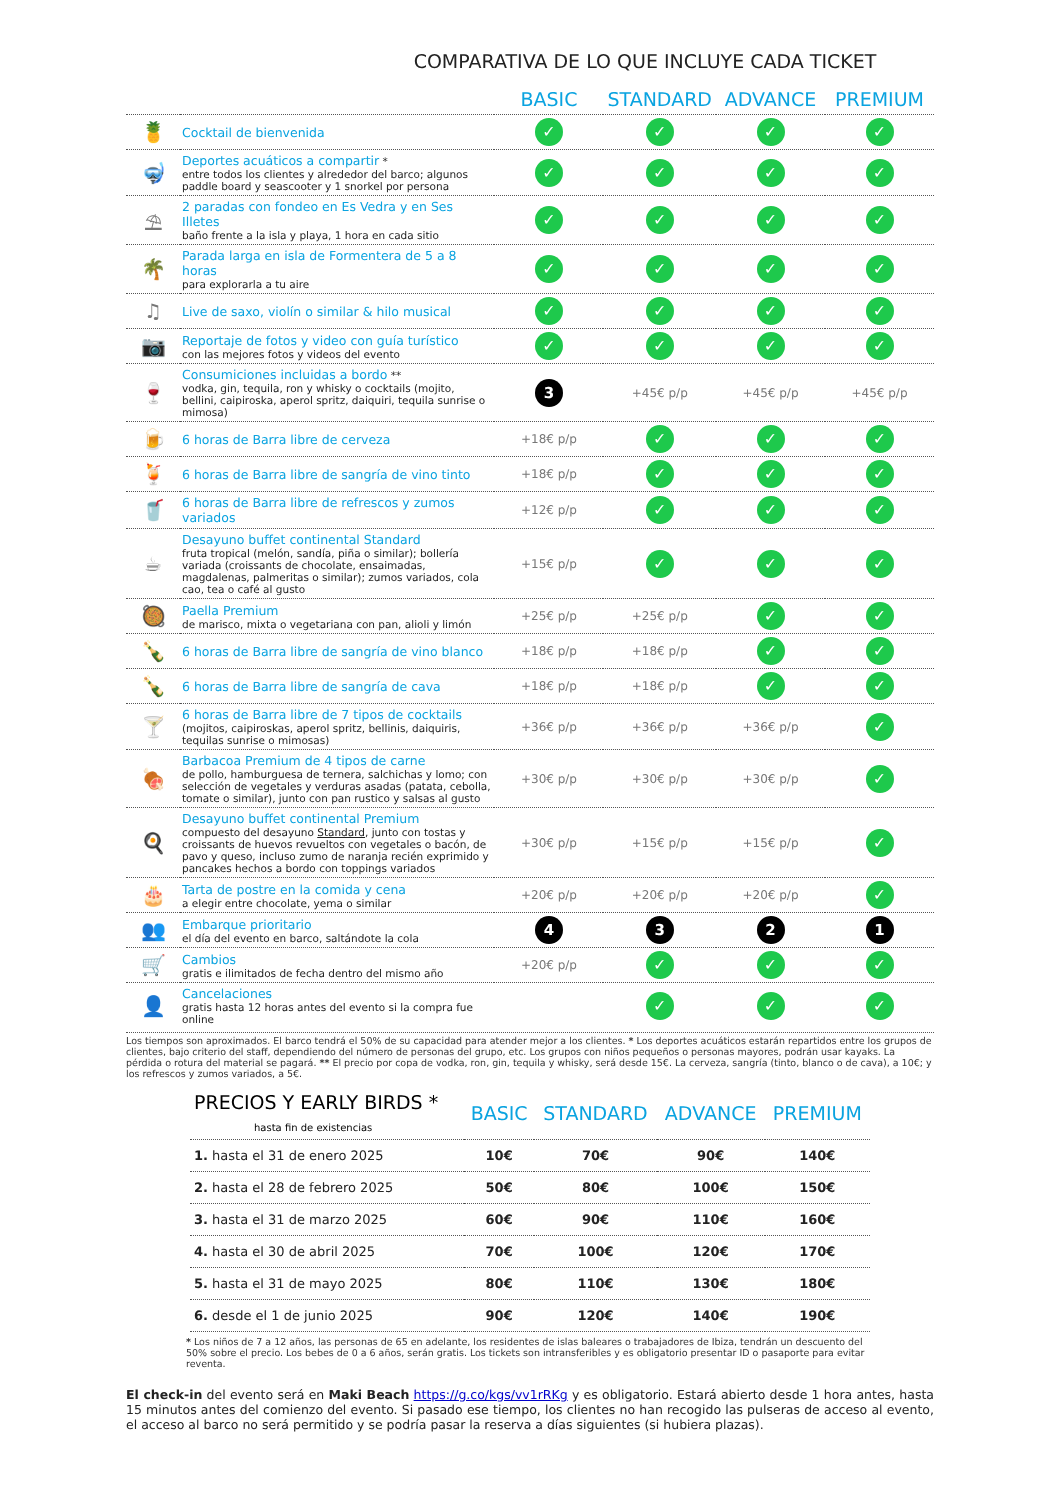COMPARATIVA DE LO QUE INCLUYE CADA TICKET
| | | BASIC | STANDARD | ADVANCE | PREMIUM |
| --- | --- | --- | --- | --- | --- |
| 🍍 | Cocktail de bienvenida | ✓ | ✓ | ✓ | ✓ |
| 🤿 | Deportes acuáticos a compartir * entre todos los clientes y alrededor del barco; algunos paddle board y seascooter y 1 snorkel por persona | ✓ | ✓ | ✓ | ✓ |
| ⛱ | 2 paradas con fondeo en Es Vedra y en Ses Illetes baño frente a la isla y playa, 1 hora en cada sitio | ✓ | ✓ | ✓ | ✓ |
| 🌴 | Parada larga en isla de Formentera de 5 a 8 horas para explorarla a tu aire | ✓ | ✓ | ✓ | ✓ |
| ♫ | Live de saxo, violín o similar & hilo musical | ✓ | ✓ | ✓ | ✓ |
| 📷 | Reportaje de fotos y video con guía turístico con las mejores fotos y videos del evento | ✓ | ✓ | ✓ | ✓ |
| 🍷 | Consumiciones incluidas a bordo ** vodka, gin, tequila, ron y whisky o cocktails (mojito, bellini, caipiroska, aperol spritz, daiquiri, tequila sunrise o mimosa) | 3 | +45€ p/p | +45€ p/p | +45€ p/p |
| 🍺 | 6 horas de Barra libre de cerveza | +18€ p/p | ✓ | ✓ | ✓ |
| 🍹 | 6 horas de Barra libre de sangría de vino tinto | +18€ p/p | ✓ | ✓ | ✓ |
| 🥤 | 6 horas de Barra libre de refrescos y zumos variados | +12€ p/p | ✓ | ✓ | ✓ |
| ☕ | Desayuno buffet continental Standard fruta tropical (melón, sandía, piña o similar); bollería variada (croissants de chocolate, ensaimadas, magdalenas, palmeritas o similar); zumos variados, cola cao, tea o café al gusto | +15€ p/p | ✓ | ✓ | ✓ |
| 🥘 | Paella Premium de marisco, mixta o vegetariana con pan, alioli y limón | +25€ p/p | +25€ p/p | ✓ | ✓ |
| 🍾 | 6 horas de Barra libre de sangría de vino blanco | +18€ p/p | +18€ p/p | ✓ | ✓ |
| 🍾 | 6 horas de Barra libre de sangría de cava | +18€ p/p | +18€ p/p | ✓ | ✓ |
| 🍸 | 6 horas de Barra libre de 7 tipos de cocktails (mojitos, caipiroskas, aperol spritz, bellinis, daiquiris, tequilas sunrise o mimosas) | +36€ p/p | +36€ p/p | +36€ p/p | ✓ |
| 🍖 | Barbacoa Premium de 4 tipos de carne de pollo, hamburguesa de ternera, salchichas y lomo; con selección de vegetales y verduras asadas (patata, cebolla, tomate o similar), junto con pan rustico y salsas al gusto | +30€ p/p | +30€ p/p | +30€ p/p | ✓ |
| 🍳 | Desayuno buffet continental Premium compuesto del desayuno Standard , junto con tostas y croissants de huevos revueltos con vegetales o bacón, de pavo y queso, incluso zumo de naranja recién exprimido y pancakes hechos a bordo con toppings variados | +30€ p/p | +15€ p/p | +15€ p/p | ✓ |
| 🎂 | Tarta de postre en la comida y cena a elegir entre chocolate, yema o similar | +20€ p/p | +20€ p/p | +20€ p/p | ✓ |
| 👥 | Embarque prioritario el día del evento en barco, saltándote la cola | 4 | 3 | 2 | 1 |
| 🛒 | Cambios gratis e ilimitados de fecha dentro del mismo año | +20€ p/p | ✓ | ✓ | ✓ |
| 👤 | Cancelaciones gratis hasta 12 horas antes del evento si la compra fue online | | ✓ | ✓ | ✓ |
Los tiempos son aproximados. El barco tendrá el 50% de su capacidad para atender mejor a los clientes. * Los deportes acuáticos estarán repartidos entre los grupos de clientes, bajo criterio del staff, dependiendo del número de personas del grupo, etc. Los grupos con niños pequeños o personas mayores, podrán usar kayaks. La pérdida o rotura del material se pagará. ** El precio por copa de vodka, ron, gin, tequila y whisky, será desde 15€. La cerveza, sangría (tinto, blanco o de cava), a 10€; y los refrescos y zumos variados, a 5€.
| PRECIOS Y EARLY BIRDS * hasta fin de existencias | BASIC | STANDARD | ADVANCE | PREMIUM |
| --- | --- | --- | --- | --- |
| 1. hasta el 31 de enero 2025 | 10€ | 70€ | 90€ | 140€ |
| 2. hasta el 28 de febrero 2025 | 50€ | 80€ | 100€ | 150€ |
| 3. hasta el 31 de marzo 2025 | 60€ | 90€ | 110€ | 160€ |
| 4. hasta el 30 de abril 2025 | 70€ | 100€ | 120€ | 170€ |
| 5. hasta el 31 de mayo 2025 | 80€ | 110€ | 130€ | 180€ |
| 6. desde el 1 de junio 2025 | 90€ | 120€ | 140€ | 190€ |
* Los niños de 7 a 12 años, las personas de 65 en adelante, los residentes de islas baleares o trabajadores de Ibiza, tendrán un descuento del 50% sobre el precio. Los bebes de 0 a 6 años, serán gratis. Los tickets son intransferibles y es obligatorio presentar ID o pasaporte para evitar reventa.
El check-in del evento será en Maki Beach https://g.co/kgs/vv1rRKg y es obligatorio. Estará abierto desde 1 hora antes, hasta 15 minutos antes del comienzo del evento. Si pasado ese tiempo, los clientes no han recogido las pulseras de acceso al evento, el acceso al barco no será permitido y se podría pasar la reserva a días siguientes (si hubiera plazas).